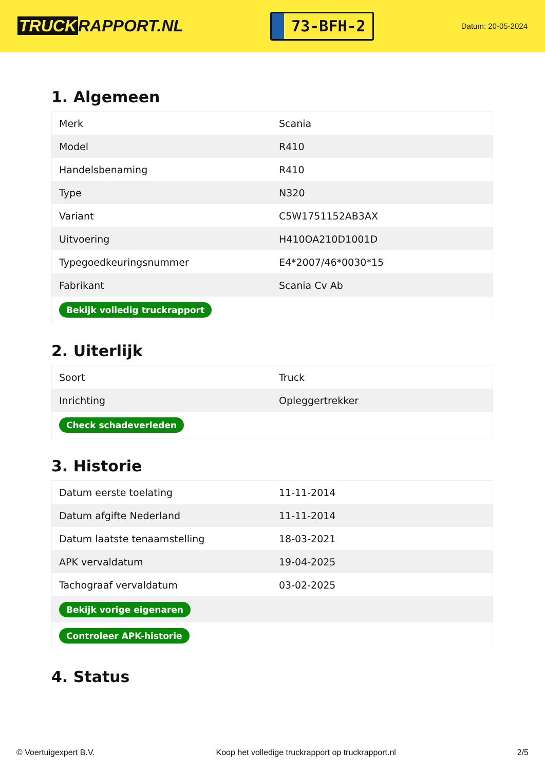TRUCK RAPPORT.NL
73-BFH-2
Datum: 20-05-2024
1. Algemeen
| Merk | Scania |
| Model | R410 |
| Handelsbenaming | R410 |
| Type | N320 |
| Variant | C5W1751152AB3AX |
| Uitvoering | H410OA210D1001D |
| Typegoedkeuringsnummer | E4*2007/46*0030*15 |
| Fabrikant | Scania Cv Ab |
| Bekijk volledig truckrapport | |
2. Uiterlijk
| Soort | Truck |
| Inrichting | Opleggertrekker |
| Check schadeverleden | |
3. Historie
| Datum eerste toelating | 11-11-2014 |
| Datum afgifte Nederland | 11-11-2014 |
| Datum laatste tenaamstelling | 18-03-2021 |
| APK vervaldatum | 19-04-2025 |
| Tachograaf vervaldatum | 03-02-2025 |
| Bekijk vorige eigenaren | |
| Controleer APK-historie | |
4. Status
© Voertuigexpert B.V. Koop het volledige truckrapport op truckrapport.nl 2/5